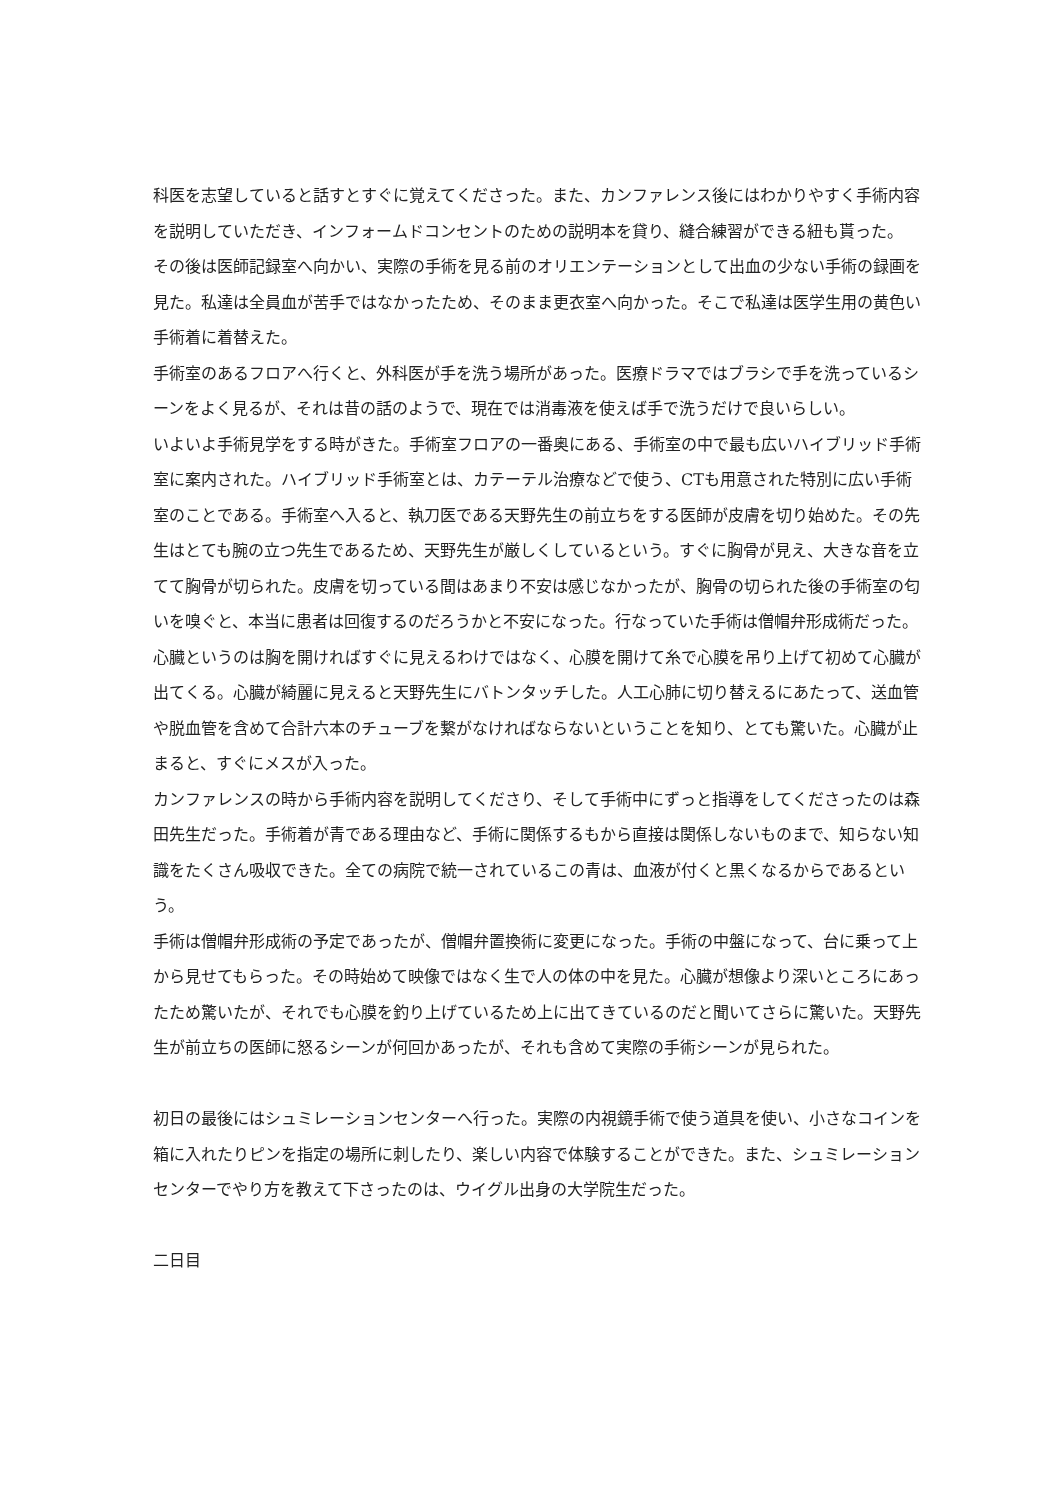科医を志望していると話すとすぐに覚えてくださった。また、カンファレンス後にはわかりやすく手術内容を説明していただき、インフォームドコンセントのための説明本を貸り、縫合練習ができる紐も貰った。
その後は医師記録室へ向かい、実際の手術を見る前のオリエンテーションとして出血の少ない手術の録画を見た。私達は全員血が苦手ではなかったため、そのまま更衣室へ向かった。そこで私達は医学生用の黄色い手術着に着替えた。
手術室のあるフロアへ行くと、外科医が手を洗う場所があった。医療ドラマではブラシで手を洗っているシーンをよく見るが、それは昔の話のようで、現在では消毒液を使えば手で洗うだけで良いらしい。
いよいよ手術見学をする時がきた。手術室フロアの一番奥にある、手術室の中で最も広いハイブリッド手術室に案内された。ハイブリッド手術室とは、カテーテル治療などで使う、CTも用意された特別に広い手術室のことである。手術室へ入ると、執刀医である天野先生の前立ちをする医師が皮膚を切り始めた。その先生はとても腕の立つ先生であるため、天野先生が厳しくしているという。すぐに胸骨が見え、大きな音を立てて胸骨が切られた。皮膚を切っている間はあまり不安は感じなかったが、胸骨の切られた後の手術室の匂いを嗅ぐと、本当に患者は回復するのだろうかと不安になった。行なっていた手術は僧帽弁形成術だった。心臓というのは胸を開ければすぐに見えるわけではなく、心膜を開けて糸で心膜を吊り上げて初めて心臓が出てくる。心臓が綺麗に見えると天野先生にバトンタッチした。人工心肺に切り替えるにあたって、送血管や脱血管を含めて合計六本のチューブを繋がなければならないということを知り、とても驚いた。心臓が止まると、すぐにメスが入った。
カンファレンスの時から手術内容を説明してくださり、そして手術中にずっと指導をしてくださったのは森田先生だった。手術着が青である理由など、手術に関係するもから直接は関係しないものまで、知らない知識をたくさん吸収できた。全ての病院で統一されているこの青は、血液が付くと黒くなるからであるという。
手術は僧帽弁形成術の予定であったが、僧帽弁置換術に変更になった。手術の中盤になって、台に乗って上から見せてもらった。その時始めて映像ではなく生で人の体の中を見た。心臓が想像より深いところにあったため驚いたが、それでも心膜を釣り上げているため上に出てきているのだと聞いてさらに驚いた。天野先生が前立ちの医師に怒るシーンが何回かあったが、それも含めて実際の手術シーンが見られた。
初日の最後にはシュミレーションセンターへ行った。実際の内視鏡手術で使う道具を使い、小さなコインを箱に入れたりピンを指定の場所に刺したり、楽しい内容で体験することができた。また、シュミレーションセンターでやり方を教えて下さったのは、ウイグル出身の大学院生だった。
二日目